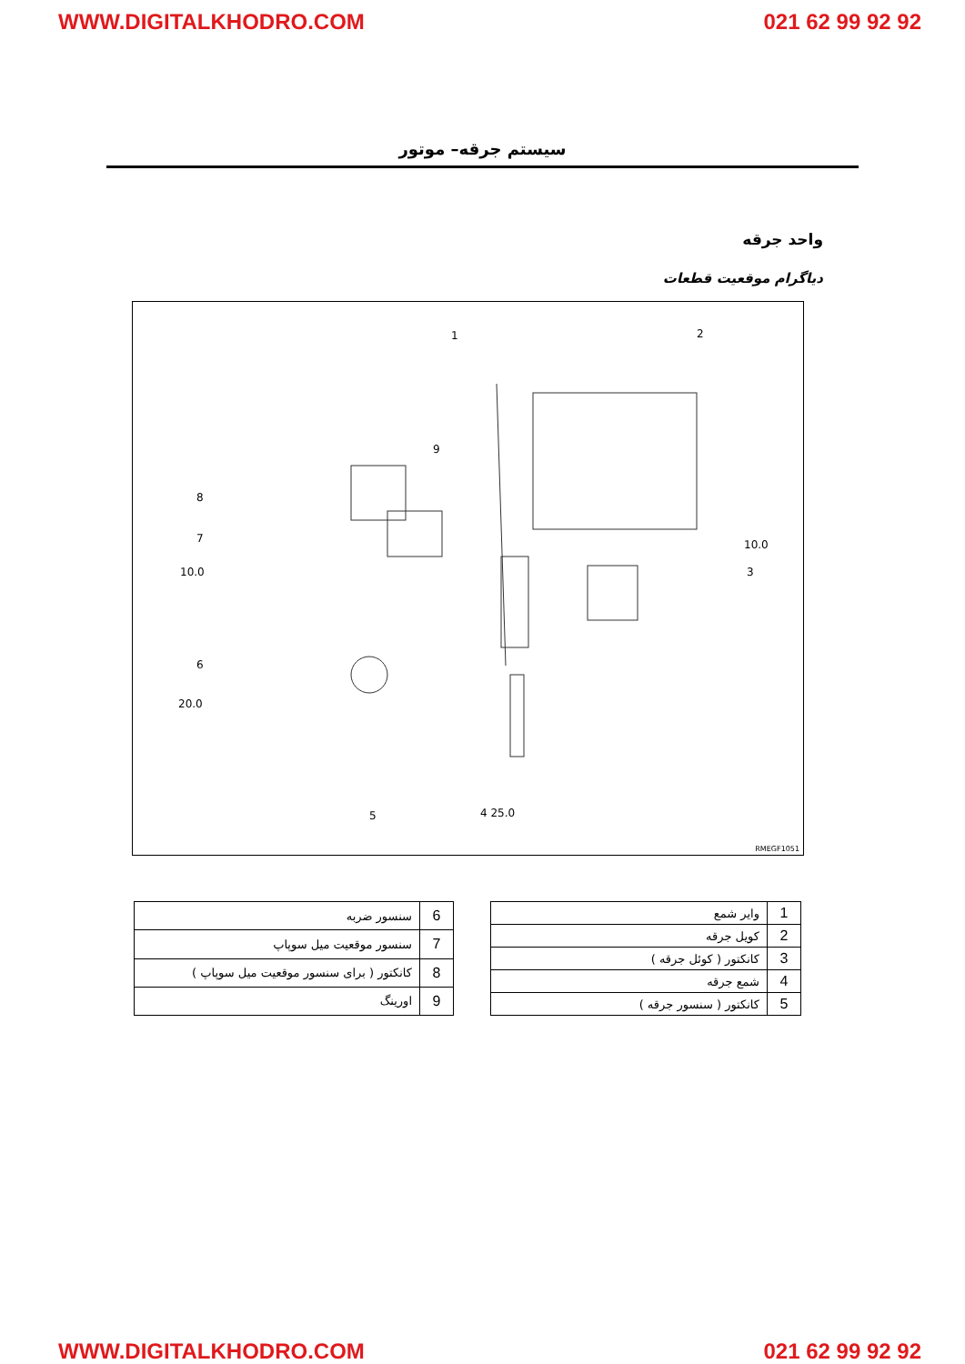WWW.DIGITALKHODRO.COM 021 62 99 92 92
سیستم جرقه– موتور
واحد جرقه
دیاگرام موقعیت قطعات
1 2
3
4 25.0
5
6
7
8
9
10.0
10.0
20.0
RMEGF1051
| 6 | سنسور ضربه |
| 7 | سنسور موقعیت میل سوپاپ |
| 8 | کانکتور ( برای سنسور موقعیت میل سوپاپ ) |
| 9 | اورینگ |
| 1 | وایر شمع |
| 2 | کویل جرقه |
| 3 | کانکتور ( کوئل جرقه ) |
| 4 | شمع جرقه |
| 5 | کانکتور ( سنسور جرقه ) |
WWW.DIGITALKHODRO.COM 021 62 99 92 92